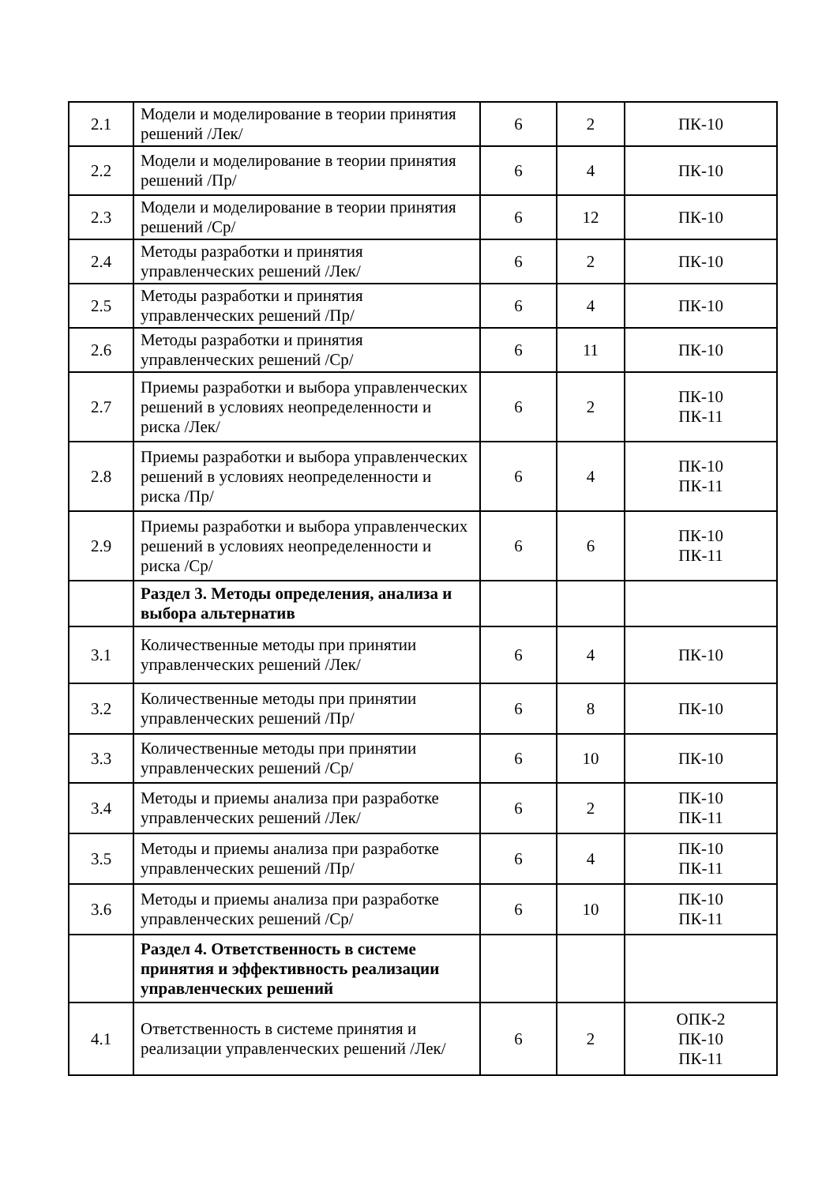| 2.1 | Модели и моделирование в теории принятия решений /Лек/ | 6 | 2 | ПК-10 |
| 2.2 | Модели и моделирование в теории принятия решений /Пр/ | 6 | 4 | ПК-10 |
| 2.3 | Модели и моделирование в теории принятия решений /Ср/ | 6 | 12 | ПК-10 |
| 2.4 | Методы разработки и принятия управленческих решений /Лек/ | 6 | 2 | ПК-10 |
| 2.5 | Методы разработки и принятия управленческих решений /Пр/ | 6 | 4 | ПК-10 |
| 2.6 | Методы разработки и принятия управленческих решений /Ср/ | 6 | 11 | ПК-10 |
| 2.7 | Приемы разработки и выбора управленческих решений в условиях неопределенности и риска /Лек/ | 6 | 2 | ПК-10 ПК-11 |
| 2.8 | Приемы разработки и выбора управленческих решений в условиях неопределенности и риска /Пр/ | 6 | 4 | ПК-10 ПК-11 |
| 2.9 | Приемы разработки и выбора управленческих решений в условиях неопределенности и риска /Ср/ | 6 | 6 | ПК-10 ПК-11 |
| | Раздел 3. Методы определения, анализа и выбора альтернатив | | | |
| 3.1 | Количественные методы при принятии управленческих решений /Лек/ | 6 | 4 | ПК-10 |
| 3.2 | Количественные методы при принятии управленческих решений /Пр/ | 6 | 8 | ПК-10 |
| 3.3 | Количественные методы при принятии управленческих решений /Ср/ | 6 | 10 | ПК-10 |
| 3.4 | Методы и приемы анализа при разработке управленческих решений /Лек/ | 6 | 2 | ПК-10 ПК-11 |
| 3.5 | Методы и приемы анализа при разработке управленческих решений /Пр/ | 6 | 4 | ПК-10 ПК-11 |
| 3.6 | Методы и приемы анализа при разработке управленческих решений /Ср/ | 6 | 10 | ПК-10 ПК-11 |
| | Раздел 4. Ответственность в системе принятия и эффективность реализации управленческих решений | | | |
| 4.1 | Ответственность в системе принятия и реализации управленческих решений /Лек/ | 6 | 2 | ОПК-2 ПК-10 ПК-11 |